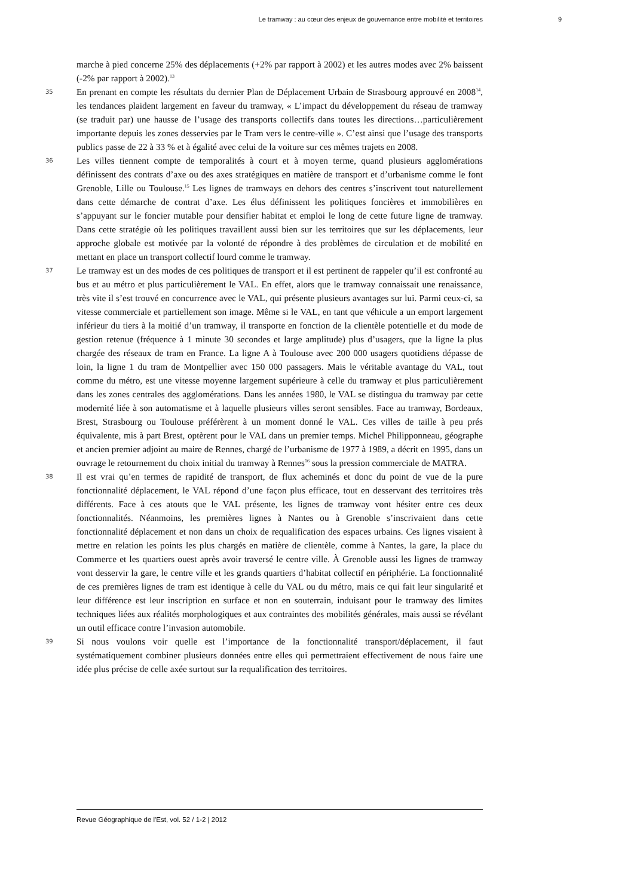Le tramway : au cœur des enjeux de gouvernance entre mobilité et territoires 9
marche à pied concerne 25% des déplacements (+2% par rapport à 2002) et les autres modes avec 2% baissent (-2% par rapport à 2002).<sup>13</sup>
35
En prenant en compte les résultats du dernier Plan de Déplacement Urbain de Strasbourg approuvé en 2008<sup>14</sup>, les tendances plaident largement en faveur du tramway, « L’impact du développement du réseau de tramway (se traduit par) une hausse de l’usage des transports collectifs dans toutes les directions…particulièrement importante depuis les zones desservies par le Tram vers le centre-ville ». C’est ainsi que l’usage des transports publics passe de 22 à 33 % et à égalité avec celui de la voiture sur ces mêmes trajets en 2008.
36
Les villes tiennent compte de temporalités à court et à moyen terme, quand plusieurs agglomérations définissent des contrats d’axe ou des axes stratégiques en matière de transport et d’urbanisme comme le font Grenoble, Lille ou Toulouse.<sup>15</sup> Les lignes de tramways en dehors des centres s’inscrivent tout naturellement dans cette démarche de contrat d’axe. Les élus définissent les politiques foncières et immobilières en s’appuyant sur le foncier mutable pour densifier habitat et emploi le long de cette future ligne de tramway. Dans cette stratégie où les politiques travaillent aussi bien sur les territoires que sur les déplacements, leur approche globale est motivée par la volonté de répondre à des problèmes de circulation et de mobilité en mettant en place un transport collectif lourd comme le tramway.
37
Le tramway est un des modes de ces politiques de transport et il est pertinent de rappeler qu’il est confronté au bus et au métro et plus particulièrement le VAL. En effet, alors que le tramway connaissait une renaissance, très vite il s’est trouvé en concurrence avec le VAL, qui présente plusieurs avantages sur lui. Parmi ceux-ci, sa vitesse commerciale et partiellement son image. Même si le VAL, en tant que véhicule a un emport largement inférieur du tiers à la moitié d’un tramway, il transporte en fonction de la clientèle potentielle et du mode de gestion retenue (fréquence à 1 minute 30 secondes et large amplitude) plus d’usagers, que la ligne la plus chargée des réseaux de tram en France. La ligne A à Toulouse avec 200 000 usagers quotidiens dépasse de loin, la ligne 1 du tram de Montpellier avec 150 000 passagers. Mais le véritable avantage du VAL, tout comme du métro, est une vitesse moyenne largement supérieure à celle du tramway et plus particulièrement dans les zones centrales des agglomérations. Dans les années 1980, le VAL se distingua du tramway par cette modernité liée à son automatisme et à laquelle plusieurs villes seront sensibles. Face au tramway, Bordeaux, Brest, Strasbourg ou Toulouse préférèrent à un moment donné le VAL. Ces villes de taille à peu prés équivalente, mis à part Brest, optèrent pour le VAL dans un premier temps. Michel Philipponneau, géographe et ancien premier adjoint au maire de Rennes, chargé de l’urbanisme de 1977 à 1989, a décrit en 1995, dans un ouvrage le retournement du choix initial du tramway à Rennes<sup>16</sup> sous la pression commerciale de MATRA.
38
Il est vrai qu’en termes de rapidité de transport, de flux acheminés et donc du point de vue de la pure fonctionnalité déplacement, le VAL répond d’une façon plus efficace, tout en desservant des territoires très différents. Face à ces atouts que le VAL présente, les lignes de tramway vont hésiter entre ces deux fonctionnalités. Néanmoins, les premières lignes à Nantes ou à Grenoble s’inscrivaient dans cette fonctionnalité déplacement et non dans un choix de requalification des espaces urbains. Ces lignes visaient à mettre en relation les points les plus chargés en matière de clientèle, comme à Nantes, la gare, la place du Commerce et les quartiers ouest après avoir traversé le centre ville. À Grenoble aussi les lignes de tramway vont desservir la gare, le centre ville et les grands quartiers d’habitat collectif en périphérie. La fonctionnalité de ces premières lignes de tram est identique à celle du VAL ou du métro, mais ce qui fait leur singularité et leur différence est leur inscription en surface et non en souterrain, induisant pour le tramway des limites techniques liées aux réalités morphologiques et aux contraintes des mobilités générales, mais aussi se révélant un outil efficace contre l’invasion automobile.
39
Si nous voulons voir quelle est l’importance de la fonctionnalité transport/déplacement, il faut systématiquement combiner plusieurs données entre elles qui permettraient effectivement de nous faire une idée plus précise de celle axée surtout sur la requalification des territoires.
Revue Géographique de l'Est, vol. 52 / 1-2 | 2012